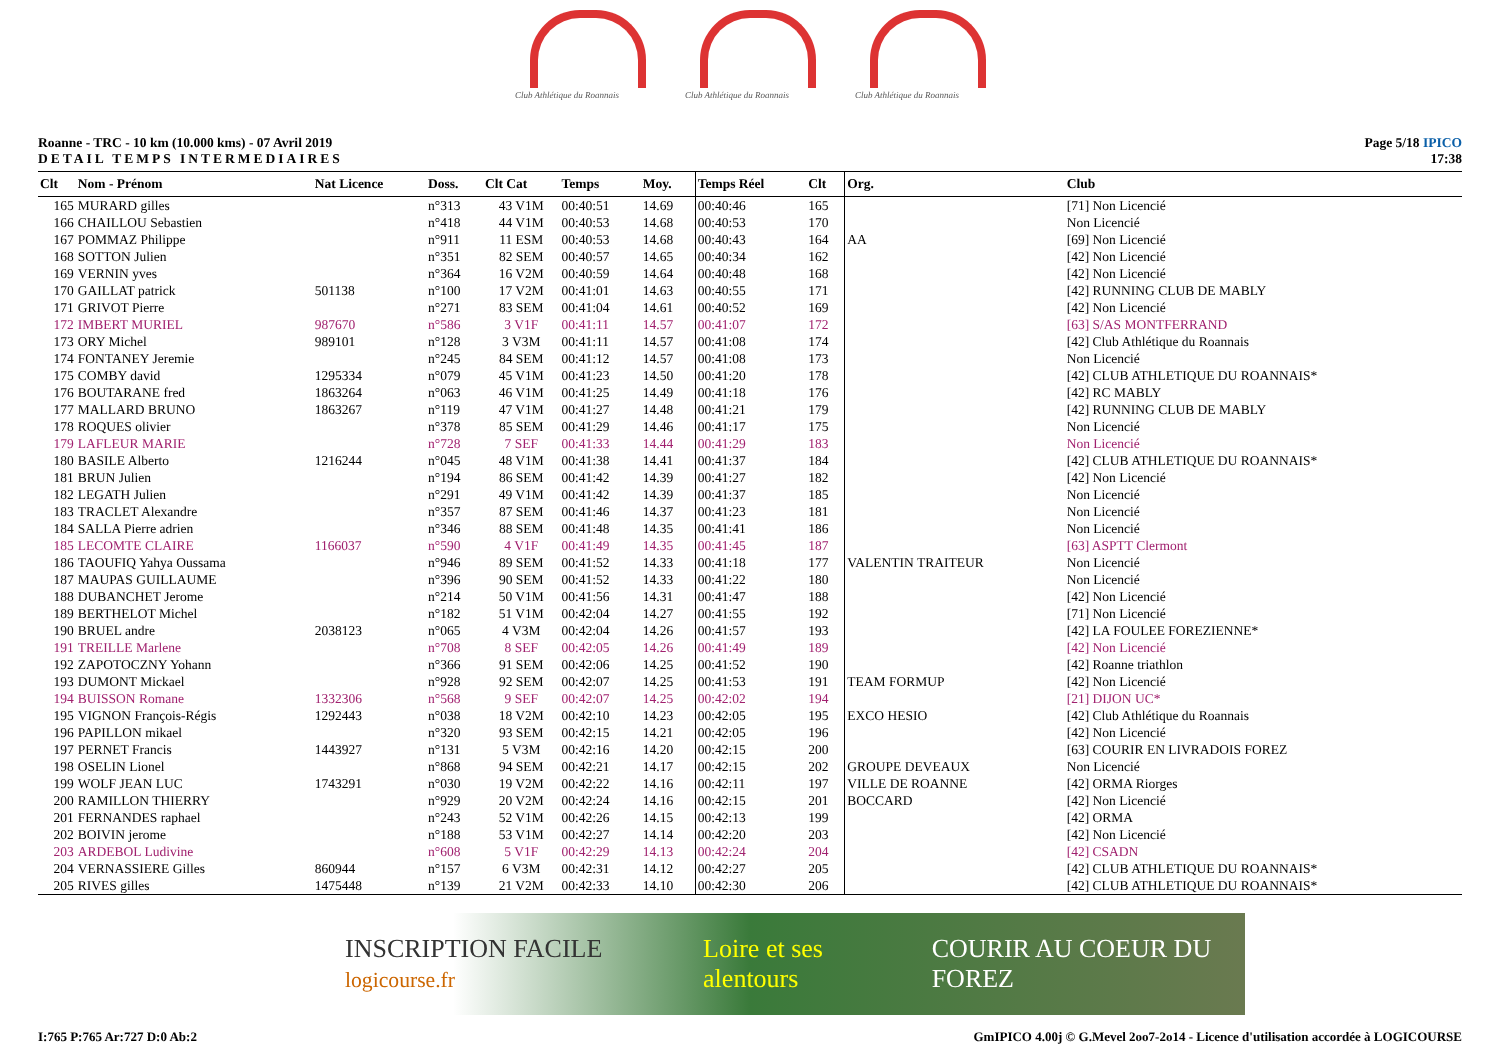Club Athlétique du Roannais
Club Athlétique du Roannais
Club Athlétique du Roannais
Roanne - TRC - 10 km (10.000 kms) - 07 Avril 2019
DETAIL TEMPS INTERMEDIAIRES
Page 5/18 IPICO
17:38
| Clt | Nom - Prénom | Nat Licence | Doss. | Clt Cat | Temps | Moy. | Temps Réel | Clt | Org. | Club |
| --- | --- | --- | --- | --- | --- | --- | --- | --- | --- | --- |
| 165 | MURARD gilles | | n°313 | 43 V1M | 00:40:51 | 14.69 | 00:40:46 | 165 | | [71] Non Licencié |
| 166 | CHAILLOU Sebastien | | n°418 | 44 V1M | 00:40:53 | 14.68 | 00:40:53 | 170 | | Non Licencié |
| 167 | POMMAZ Philippe | | n°911 | 11 ESM | 00:40:53 | 14.68 | 00:40:43 | 164 | AA | [69] Non Licencié |
| 168 | SOTTON Julien | | n°351 | 82 SEM | 00:40:57 | 14.65 | 00:40:34 | 162 | | [42] Non Licencié |
| 169 | VERNIN yves | | n°364 | 16 V2M | 00:40:59 | 14.64 | 00:40:48 | 168 | | [42] Non Licencié |
| 170 | GAILLAT patrick | 501138 | n°100 | 17 V2M | 00:41:01 | 14.63 | 00:40:55 | 171 | | [42] RUNNING CLUB DE MABLY |
| 171 | GRIVOT Pierre | | n°271 | 83 SEM | 00:41:04 | 14.61 | 00:40:52 | 169 | | [42] Non Licencié |
| 172 | IMBERT MURIEL | 987670 | n°586 | 3 V1F | 00:41:11 | 14.57 | 00:41:07 | 172 | | [63] S/AS MONTFERRAND |
| 173 | ORY Michel | 989101 | n°128 | 3 V3M | 00:41:11 | 14.57 | 00:41:08 | 174 | | [42] Club Athlétique du Roannais |
| 174 | FONTANEY Jeremie | | n°245 | 84 SEM | 00:41:12 | 14.57 | 00:41:08 | 173 | | Non Licencié |
| 175 | COMBY david | 1295334 | n°079 | 45 V1M | 00:41:23 | 14.50 | 00:41:20 | 178 | | [42] CLUB ATHLETIQUE DU ROANNAIS* |
| 176 | BOUTARANE fred | 1863264 | n°063 | 46 V1M | 00:41:25 | 14.49 | 00:41:18 | 176 | | [42] RC MABLY |
| 177 | MALLARD BRUNO | 1863267 | n°119 | 47 V1M | 00:41:27 | 14.48 | 00:41:21 | 179 | | [42] RUNNING CLUB DE MABLY |
| 178 | ROQUES olivier | | n°378 | 85 SEM | 00:41:29 | 14.46 | 00:41:17 | 175 | | Non Licencié |
| 179 | LAFLEUR MARIE | | n°728 | 7 SEF | 00:41:33 | 14.44 | 00:41:29 | 183 | | Non Licencié |
| 180 | BASILE Alberto | 1216244 | n°045 | 48 V1M | 00:41:38 | 14.41 | 00:41:37 | 184 | | [42] CLUB ATHLETIQUE DU ROANNAIS* |
| 181 | BRUN Julien | | n°194 | 86 SEM | 00:41:42 | 14.39 | 00:41:27 | 182 | | [42] Non Licencié |
| 182 | LEGATH Julien | | n°291 | 49 V1M | 00:41:42 | 14.39 | 00:41:37 | 185 | | Non Licencié |
| 183 | TRACLET Alexandre | | n°357 | 87 SEM | 00:41:46 | 14.37 | 00:41:23 | 181 | | Non Licencié |
| 184 | SALLA Pierre adrien | | n°346 | 88 SEM | 00:41:48 | 14.35 | 00:41:41 | 186 | | Non Licencié |
| 185 | LECOMTE CLAIRE | 1166037 | n°590 | 4 V1F | 00:41:49 | 14.35 | 00:41:45 | 187 | | [63] ASPTT Clermont |
| 186 | TAOUFIQ Yahya Oussama | | n°946 | 89 SEM | 00:41:52 | 14.33 | 00:41:18 | 177 | VALENTIN TRAITEUR | Non Licencié |
| 187 | MAUPAS GUILLAUME | | n°396 | 90 SEM | 00:41:52 | 14.33 | 00:41:22 | 180 | | Non Licencié |
| 188 | DUBANCHET Jerome | | n°214 | 50 V1M | 00:41:56 | 14.31 | 00:41:47 | 188 | | [42] Non Licencié |
| 189 | BERTHELOT Michel | | n°182 | 51 V1M | 00:42:04 | 14.27 | 00:41:55 | 192 | | [71] Non Licencié |
| 190 | BRUEL andre | 2038123 | n°065 | 4 V3M | 00:42:04 | 14.26 | 00:41:57 | 193 | | [42] LA FOULEE FOREZIENNE* |
| 191 | TREILLE Marlene | | n°708 | 8 SEF | 00:42:05 | 14.26 | 00:41:49 | 189 | | [42] Non Licencié |
| 192 | ZAPOTOCZNY Yohann | | n°366 | 91 SEM | 00:42:06 | 14.25 | 00:41:52 | 190 | | [42] Roanne triathlon |
| 193 | DUMONT Mickael | | n°928 | 92 SEM | 00:42:07 | 14.25 | 00:41:53 | 191 | TEAM FORMUP | [42] Non Licencié |
| 194 | BUISSON Romane | 1332306 | n°568 | 9 SEF | 00:42:07 | 14.25 | 00:42:02 | 194 | | [21] DIJON UC* |
| 195 | VIGNON François-Régis | 1292443 | n°038 | 18 V2M | 00:42:10 | 14.23 | 00:42:05 | 195 | EXCO HESIO | [42] Club Athlétique du Roannais |
| 196 | PAPILLON mikael | | n°320 | 93 SEM | 00:42:15 | 14.21 | 00:42:05 | 196 | | [42] Non Licencié |
| 197 | PERNET Francis | 1443927 | n°131 | 5 V3M | 00:42:16 | 14.20 | 00:42:15 | 200 | | [63] COURIR EN LIVRADOIS FOREZ |
| 198 | OSELIN Lionel | | n°868 | 94 SEM | 00:42:21 | 14.17 | 00:42:15 | 202 | GROUPE DEVEAUX | Non Licencié |
| 199 | WOLF JEAN LUC | 1743291 | n°030 | 19 V2M | 00:42:22 | 14.16 | 00:42:11 | 197 | VILLE DE ROANNE | [42] ORMA Riorges |
| 200 | RAMILLON THIERRY | | n°929 | 20 V2M | 00:42:24 | 14.16 | 00:42:15 | 201 | BOCCARD | [42] Non Licencié |
| 201 | FERNANDES raphael | | n°243 | 52 V1M | 00:42:26 | 14.15 | 00:42:13 | 199 | | [42] ORMA |
| 202 | BOIVIN jerome | | n°188 | 53 V1M | 00:42:27 | 14.14 | 00:42:20 | 203 | | [42] Non Licencié |
| 203 | ARDEBOL Ludivine | | n°608 | 5 V1F | 00:42:29 | 14.13 | 00:42:24 | 204 | | [42] CSADN |
| 204 | VERNASSIERE Gilles | 860944 | n°157 | 6 V3M | 00:42:31 | 14.12 | 00:42:27 | 205 | | [42] CLUB ATHLETIQUE DU ROANNAIS* |
| 205 | RIVES gilles | 1475448 | n°139 | 21 V2M | 00:42:33 | 14.10 | 00:42:30 | 206 | | [42] CLUB ATHLETIQUE DU ROANNAIS* |
INSCRIPTION FACILE logicourse.fr Loire et ses alentours COURIR AU COEUR DU FOREZ
I:765 P:765 Ar:727 D:0 Ab:2 GmIPICO 4.00j © G.Mevel 2oo7-2o14 - Licence d'utilisation accordée à LOGICOURSE